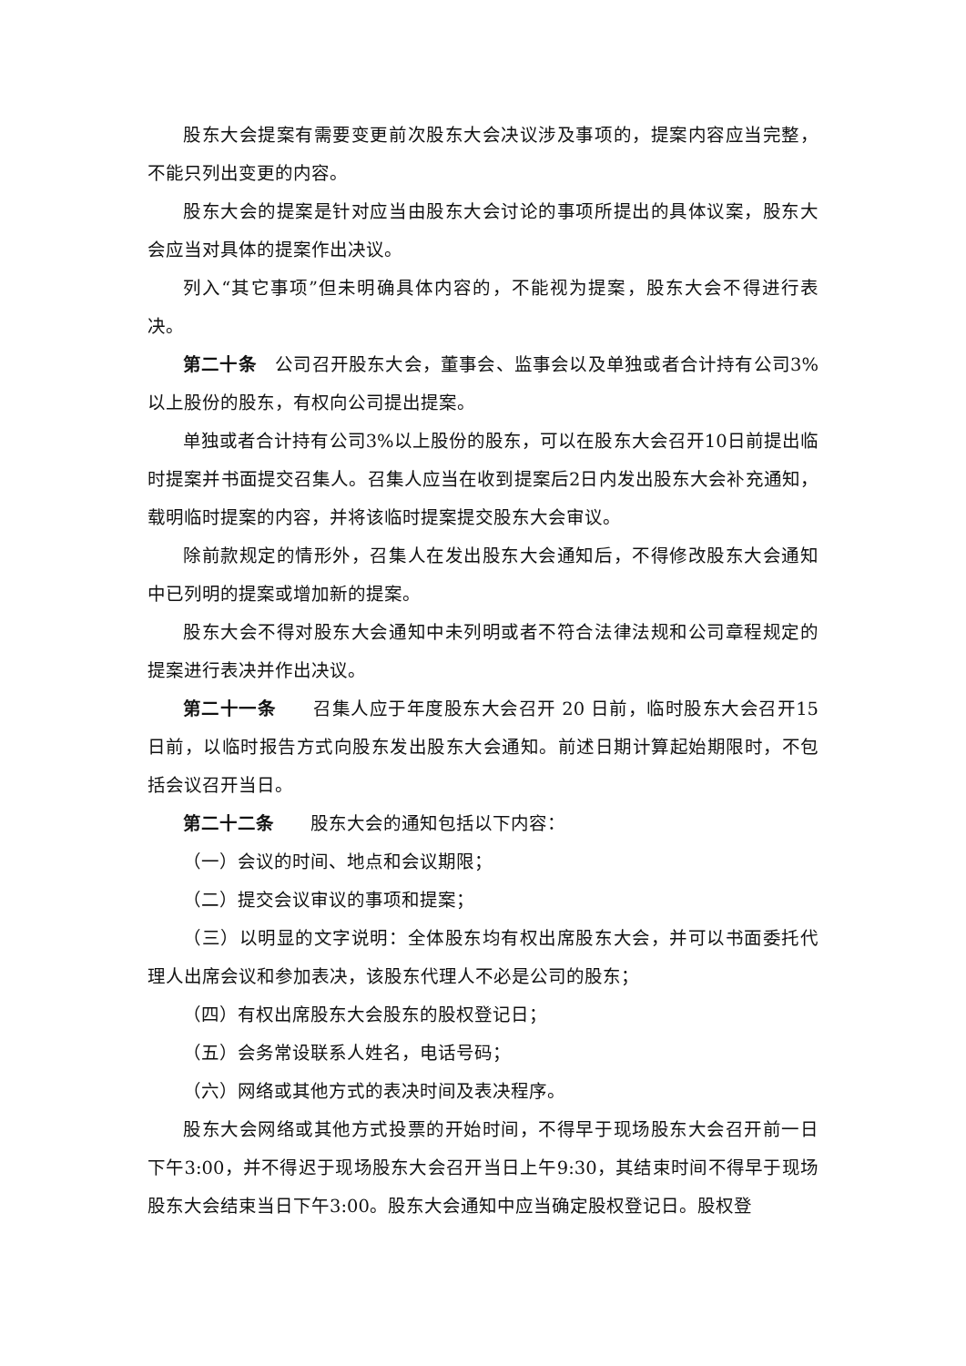股东大会提案有需要变更前次股东大会决议涉及事项的，提案内容应当完整，不能只列出变更的内容。
股东大会的提案是针对应当由股东大会讨论的事项所提出的具体议案，股东大会应当对具体的提案作出决议。
列入“其它事项”但未明确具体内容的，不能视为提案，股东大会不得进行表决。
第二十条　公司召开股东大会，董事会、监事会以及单独或者合计持有公司3%以上股份的股东，有权向公司提出提案。
单独或者合计持有公司3%以上股份的股东，可以在股东大会召开10日前提出临时提案并书面提交召集人。召集人应当在收到提案后2日内发出股东大会补充通知，载明临时提案的内容，并将该临时提案提交股东大会审议。
除前款规定的情形外，召集人在发出股东大会通知后，不得修改股东大会通知中已列明的提案或增加新的提案。
股东大会不得对股东大会通知中未列明或者不符合法律法规和公司章程规定的提案进行表决并作出决议。
第二十一条　　召集人应于年度股东大会召开 20 日前，临时股东大会召开15日前，以临时报告方式向股东发出股东大会通知。前述日期计算起始期限时，不包括会议召开当日。
第二十二条　　股东大会的通知包括以下内容：
（一）会议的时间、地点和会议期限；
（二）提交会议审议的事项和提案；
（三）以明显的文字说明：全体股东均有权出席股东大会，并可以书面委托代理人出席会议和参加表决，该股东代理人不必是公司的股东；
（四）有权出席股东大会股东的股权登记日；
（五）会务常设联系人姓名，电话号码；
（六）网络或其他方式的表决时间及表决程序。
股东大会网络或其他方式投票的开始时间，不得早于现场股东大会召开前一日下午3:00，并不得迟于现场股东大会召开当日上午9:30，其结束时间不得早于现场股东大会结束当日下午3:00。股东大会通知中应当确定股权登记日。股权登